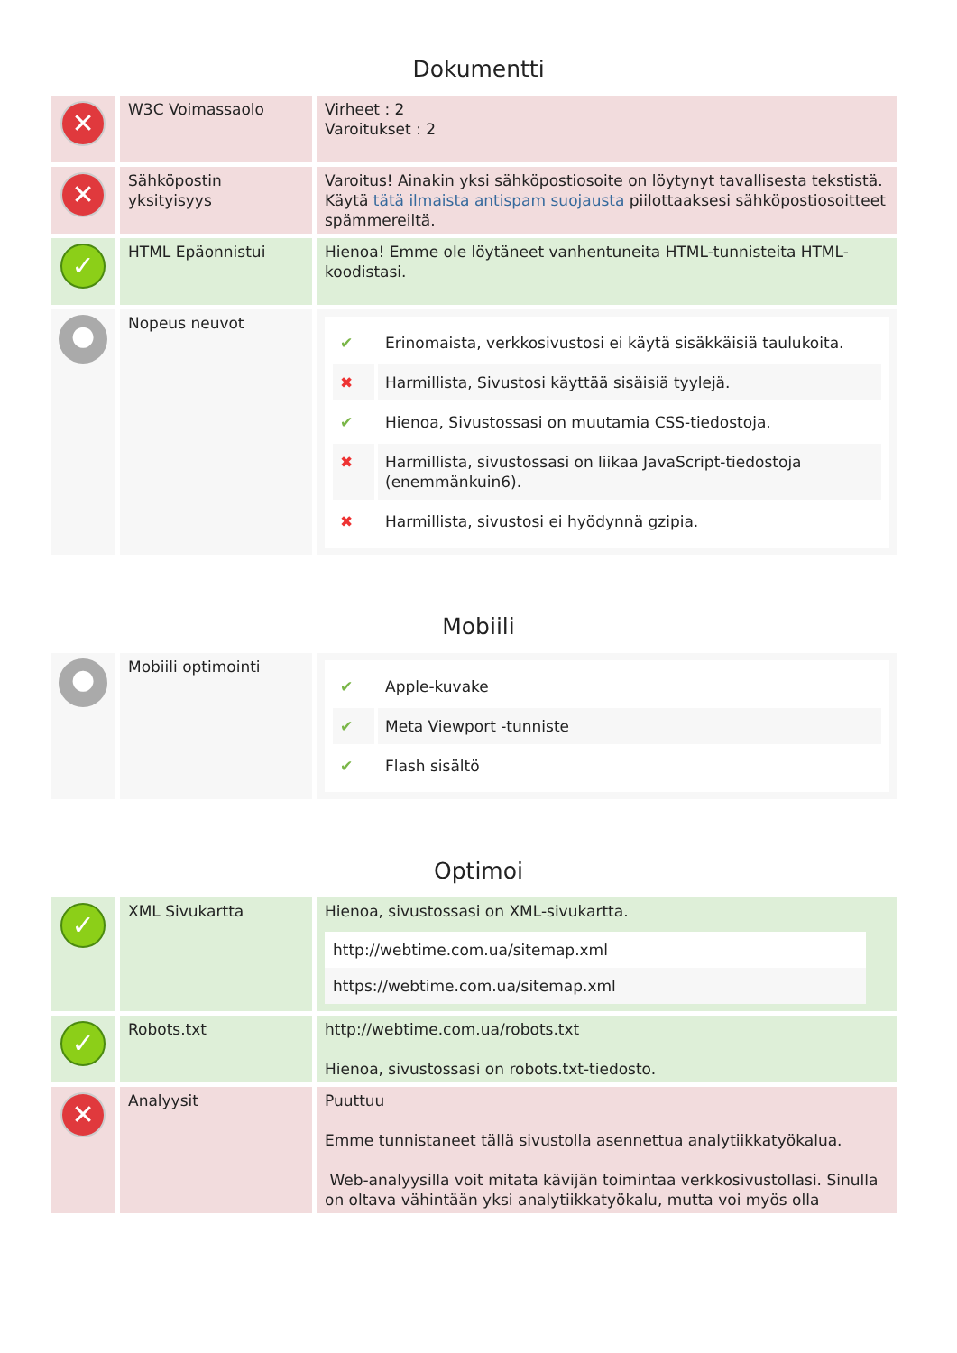Dokumentti
| ✕ | W3C Voimassaolo | Virheet : 2 Varoitukset : 2 |
| ✕ | Sähköpostin yksityisyys | Varoitus! Ainakin yksi sähköpostiosoite on löytynyt tavallisesta tekstistä. Käytä tätä ilmaista antispam suojausta piilottaaksesi sähköpostiosoitteet spämmereiltä. |
| ✓ | HTML Epäonnistui | Hienoa! Emme ole löytäneet vanhentuneita HTML-tunnisteita HTML-koodistasi. |
| ● | Nopeus neuvot | / ✔ / Erinomaista, verkkosivustosi ei käytä sisäkkäisiä taulukoita. / / ✖ / Harmillista, Sivustosi käyttää sisäisiä tyylejä. / / ✔ / Hienoa, Sivustossasi on muutamia CSS-tiedostoja. / / ✖ / Harmillista, sivustossasi on liikaa JavaScript-tiedostoja (enemmänkuin6). / / ✖ / Harmillista, sivustosi ei hyödynnä gzipia. / |
Mobiili
| ● | Mobiili optimointi | / ✔ / Apple-kuvake / / ✔ / Meta Viewport -tunniste / / ✔ / Flash sisältö / |
Optimoi
| ✓ | XML Sivukartta | Hienoa, sivustossasi on XML-sivukartta. http://webtime.com.ua/sitemap.xml https://webtime.com.ua/sitemap.xml |
| ✓ | Robots.txt | http://webtime.com.ua/robots.txt Hienoa, sivustossasi on robots.txt-tiedosto. |
| ✕ | Analyysit | Puuttuu Emme tunnistaneet tällä sivustolla asennettua analytiikkatyökalua. Web-analyysilla voit mitata kävijän toimintaa verkkosivustollasi. Sinulla on oltava vähintään yksi analytiikkatyökalu, mutta voi myös olla |